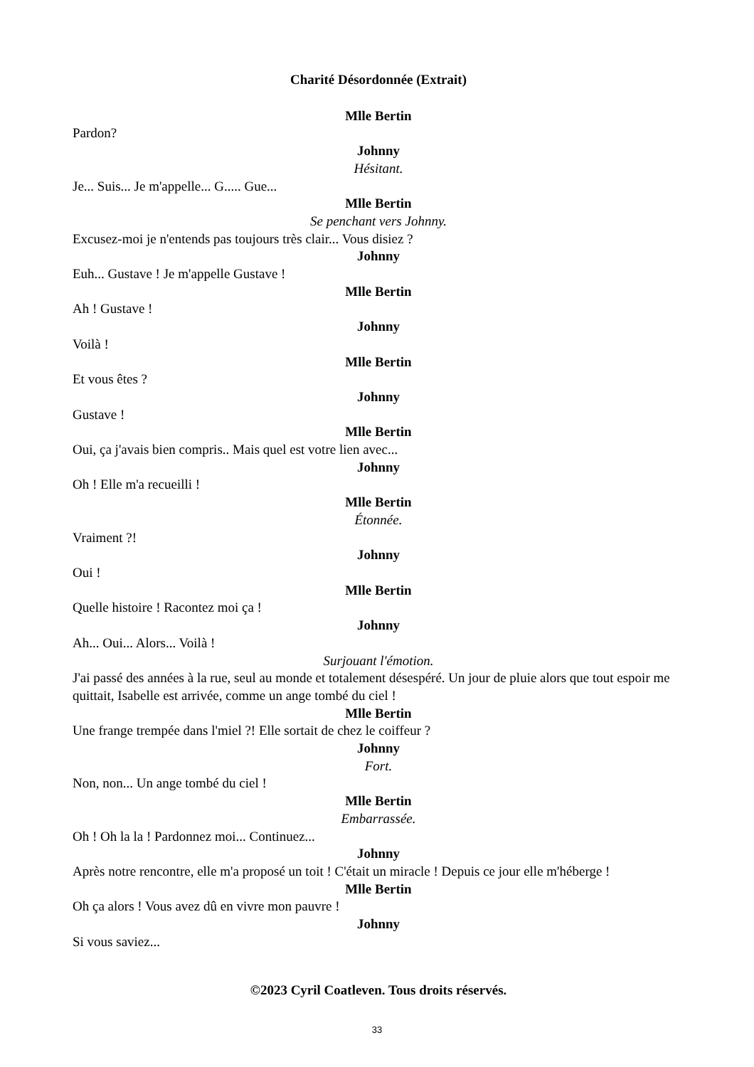Charité Désordonnée (Extrait)
Mlle Bertin
Pardon?
Johnny
Hésitant.
Je... Suis... Je m'appelle... G..... Gue...
Mlle Bertin
Se penchant vers Johnny.
Excusez-moi je n'entends pas toujours très clair... Vous disiez ?
Johnny
Euh... Gustave ! Je m'appelle Gustave !
Mlle Bertin
Ah ! Gustave !
Johnny
Voilà !
Mlle Bertin
Et vous êtes ?
Johnny
Gustave !
Mlle Bertin
Oui, ça j'avais bien compris.. Mais quel est votre lien avec...
Johnny
Oh ! Elle m'a recueilli !
Mlle Bertin
Étonnée.
Vraiment ?!
Johnny
Oui !
Mlle Bertin
Quelle histoire ! Racontez moi ça !
Johnny
Ah... Oui... Alors... Voilà !
Surjouant l'émotion.
J'ai passé des années à la rue, seul au monde et totalement désespéré. Un jour de pluie alors que tout espoir me quittait, Isabelle est arrivée, comme un ange tombé du ciel !
Mlle Bertin
Une frange trempée dans l'miel ?! Elle sortait de chez le coiffeur ?
Johnny
Fort.
Non, non... Un ange tombé du ciel !
Mlle Bertin
Embarrassée.
Oh ! Oh la la ! Pardonnez moi... Continuez...
Johnny
Après notre rencontre, elle m'a proposé un toit ! C'était un miracle ! Depuis ce jour elle m'héberge !
Mlle Bertin
Oh ça alors ! Vous avez dû en vivre mon pauvre !
Johnny
Si vous saviez...
©2023 Cyril Coatleven. Tous droits réservés.
33